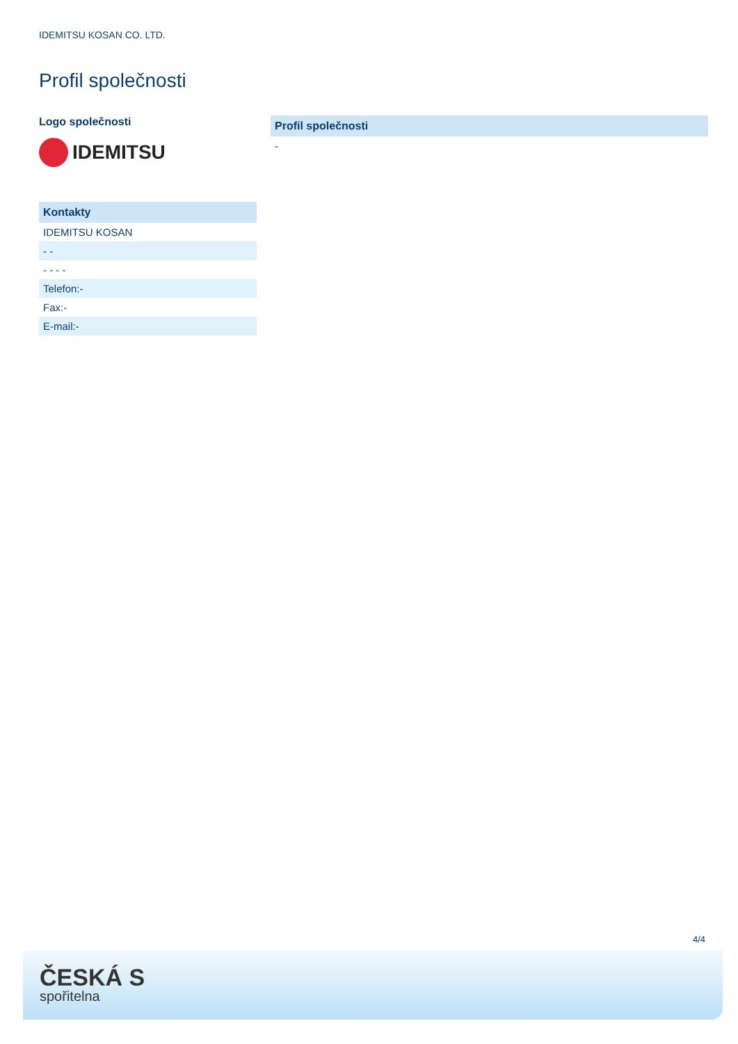IDEMITSU KOSAN CO. LTD.
Profil společnosti
Logo společnosti
IDEMITSU
| Kontakty |
| --- |
| IDEMITSU KOSAN |
| - - |
| - - - - |
| Telefon:- |
| Fax:- |
| E-mail:- |
| Profil společnosti |
| --- |
| - |
4/4
ČESKÁ S
spořitelna